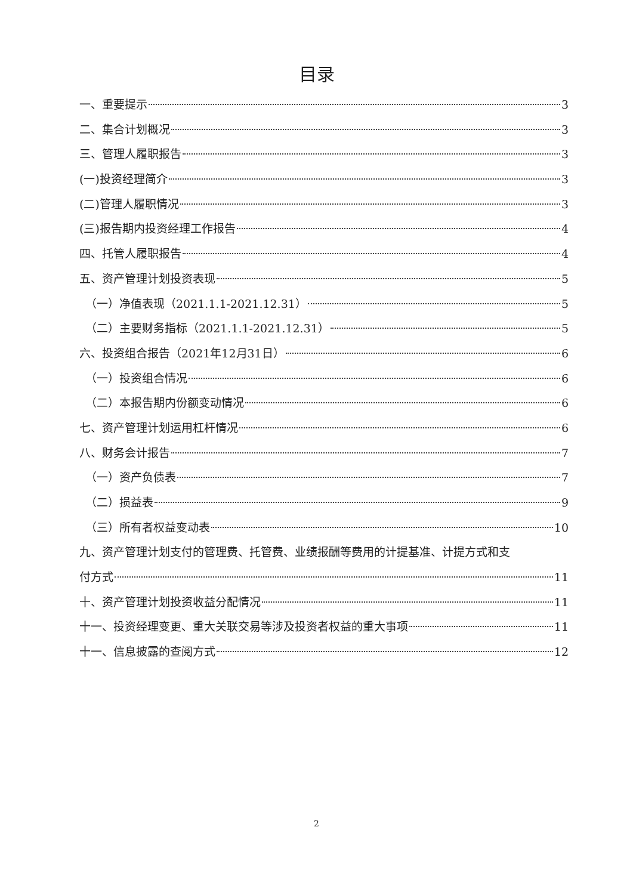目录
一、重要提示 3
二、集合计划概况 3
三、管理人履职报告 3
(一)投资经理简介 3
(二)管理人履职情况 3
(三)报告期内投资经理工作报告 4
四、托管人履职报告 4
五、资产管理计划投资表现 5
（一）净值表现（2021.1.1-2021.12.31） 5
（二）主要财务指标（2021.1.1-2021.12.31） 5
六、投资组合报告（2021年12月31日） 6
（一）投资组合情况 6
（二）本报告期内份额变动情况 6
七、资产管理计划运用杠杆情况 6
八、财务会计报告 7
（一）资产负债表 7
（二）损益表 9
（三）所有者权益变动表 10
九、资产管理计划支付的管理费、托管费、业绩报酬等费用的计提基准、计提方式和支
付方式 11
十、资产管理计划投资收益分配情况 11
十一、投资经理变更、重大关联交易等涉及投资者权益的重大事项 11
十一、信息披露的查阅方式 12
2